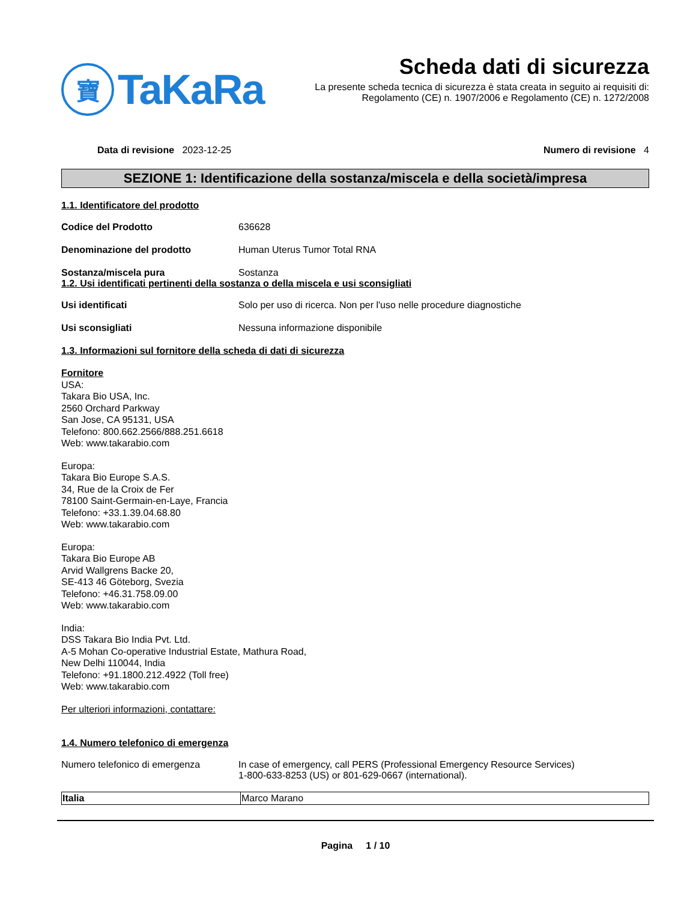寶
TaKaRa
Scheda dati di sicurezza
La presente scheda tecnica di sicurezza è stata creata in seguito ai requisiti di:
Regolamento (CE) n. 1907/2006 e Regolamento (CE) n. 1272/2008
Data di revisione 2023-12-25 Numero di revisione 4
SEZIONE 1: Identificazione della sostanza/miscela e della società/impresa
1.1. Identificatore del prodotto
Codice del Prodotto 636628
Denominazione del prodotto Human Uterus Tumor Total RNA
Sostanza/miscela pura Sostanza
1.2. Usi identificati pertinenti della sostanza o della miscela e usi sconsigliati
Usi identificati Solo per uso di ricerca. Non per l'uso nelle procedure diagnostiche
Usi sconsigliati Nessuna informazione disponibile
1.3. Informazioni sul fornitore della scheda di dati di sicurezza
Fornitore
USA:
Takara Bio USA, Inc.
2560 Orchard Parkway
San Jose, CA 95131, USA
Telefono: 800.662.2566/888.251.6618
Web: www.takarabio.com
Europa:
Takara Bio Europe S.A.S.
34, Rue de la Croix de Fer
78100 Saint-Germain-en-Laye, Francia
Telefono: +33.1.39.04.68.80
Web: www.takarabio.com
Europa:
Takara Bio Europe AB
Arvid Wallgrens Backe 20,
SE-413 46 Göteborg, Svezia
Telefono: +46.31.758.09.00
Web: www.takarabio.com
India:
DSS Takara Bio India Pvt. Ltd.
A-5 Mohan Co-operative Industrial Estate, Mathura Road,
New Delhi 110044, India
Telefono: +91.1800.212.4922 (Toll free)
Web: www.takarabio.com
Per ulteriori informazioni, contattare:
1.4. Numero telefonico di emergenza
Numero telefonico di emergenza In case of emergency, call PERS (Professional Emergency Resource Services)
1-800-633-8253 (US) or 801-629-0667 (international).
| Italia | Marco Marano |
Pagina 1 / 10